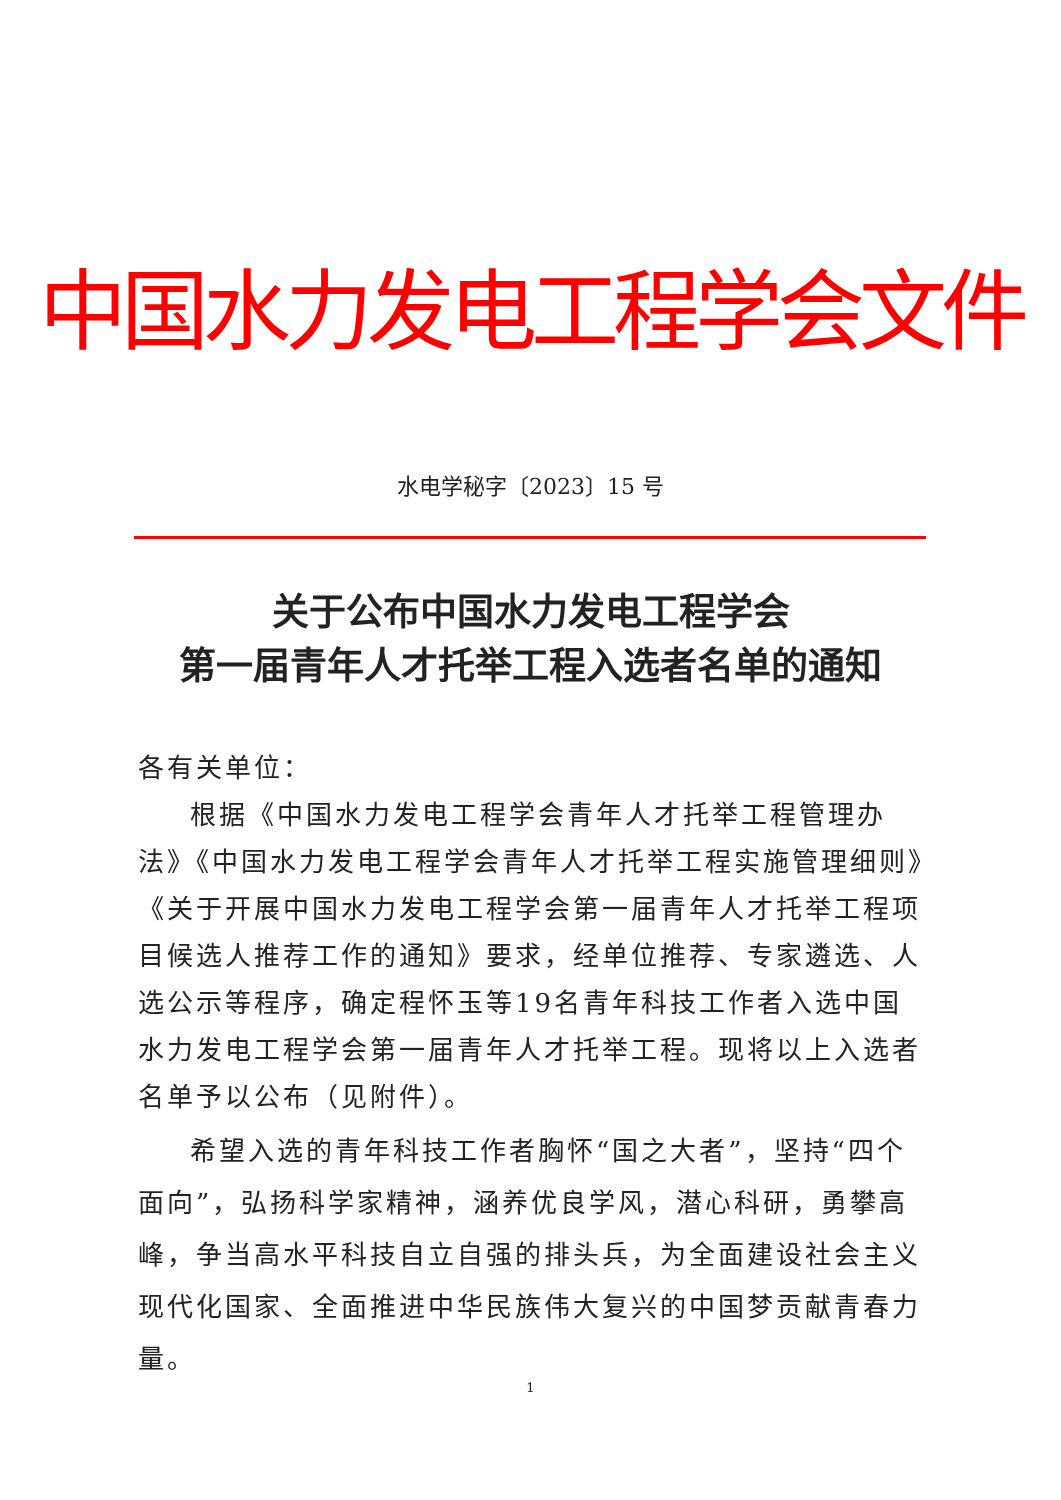中国水力发电工程学会文件
水电学秘字〔2023〕15 号
关于公布中国水力发电工程学会
第一届青年人才托举工程入选者名单的通知
各有关单位：
根据《中国水力发电工程学会青年人才托举工程管理办法》《中国水力发电工程学会青年人才托举工程实施管理细则》《关于开展中国水力发电工程学会第一届青年人才托举工程项目候选人推荐工作的通知》要求，经单位推荐、专家遴选、人选公示等程序，确定程怀玉等19名青年科技工作者入选中国水力发电工程学会第一届青年人才托举工程。现将以上入选者名单予以公布（见附件）。
希望入选的青年科技工作者胸怀“国之大者”，坚持“四个面向”，弘扬科学家精神，涵养优良学风，潜心科研，勇攀高峰，争当高水平科技自立自强的排头兵，为全面建设社会主义现代化国家、全面推进中华民族伟大复兴的中国梦贡献青春力量。
1